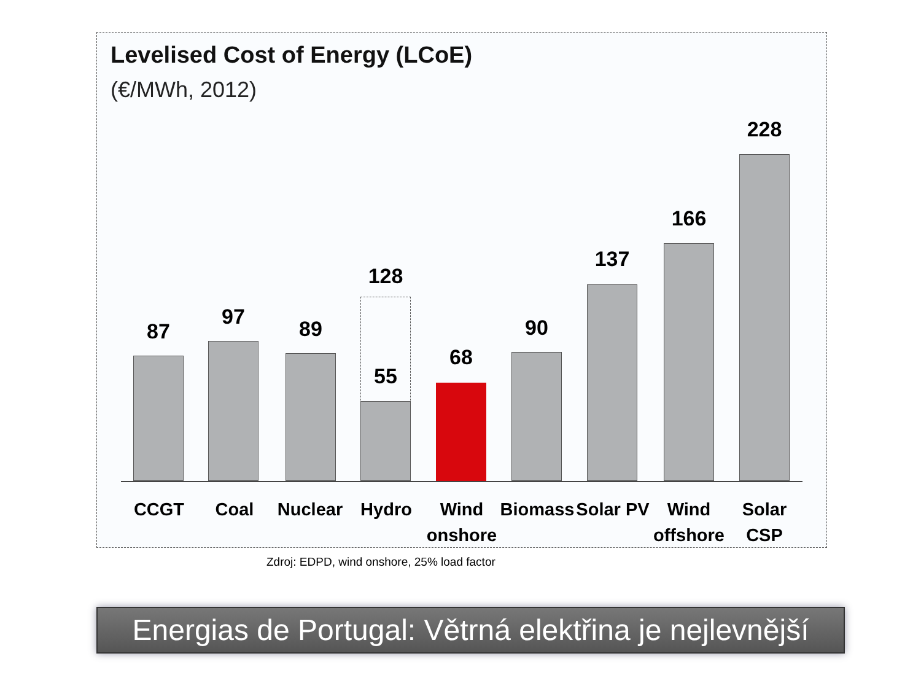Levelised Cost of Energy (LCoE)
(€/MWh, 2012)
87
97 89
128
55
68
90
137
166
228
CCGT Coal Nuclear Hydro
Wind onshore
Biomass
Solar PV
Wind offshore
Solar CSP
Zdroj: EDPD, wind onshore, 25% load factor
Energias de Portugal: Větrná elektřina je nejlevnější